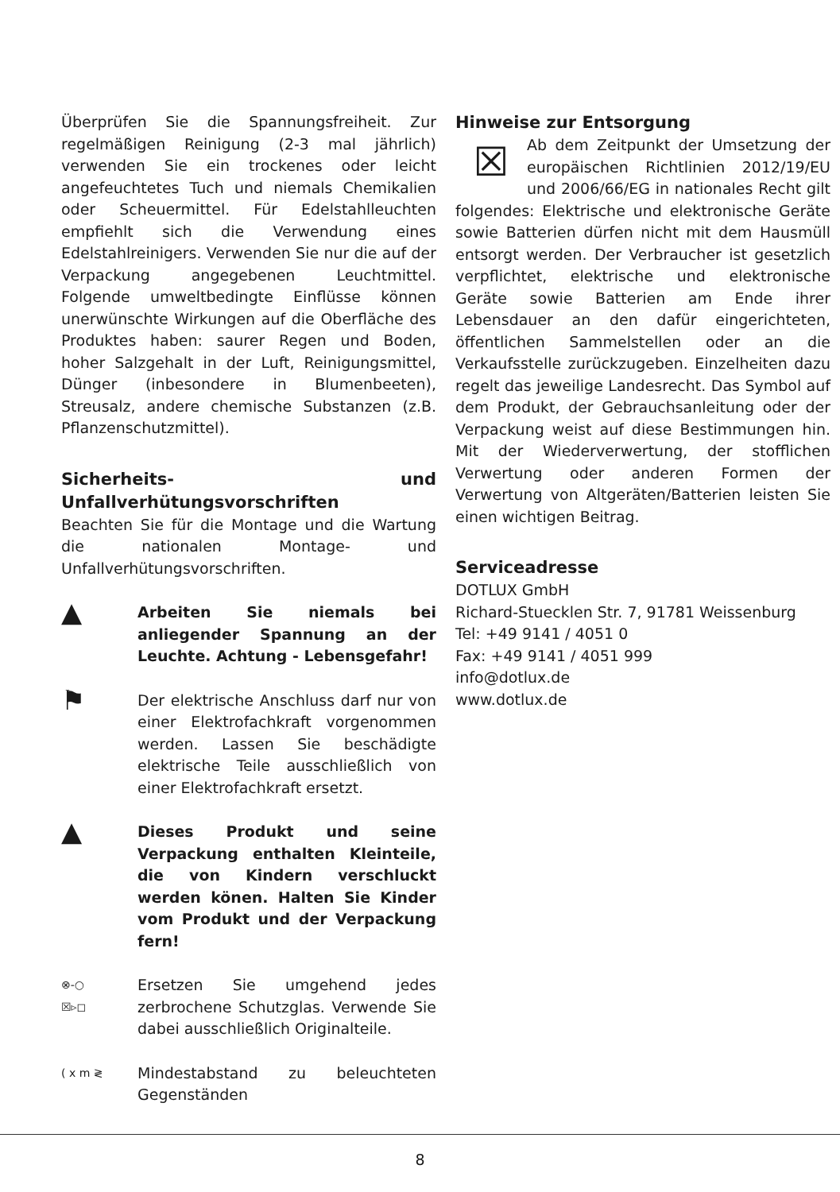Überprüfen Sie die Spannungsfreiheit. Zur regelmäßigen Reinigung (2-3 mal jährlich) verwenden Sie ein trockenes oder leicht angefeuchtetes Tuch und niemals Chemikalien oder Scheuermittel. Für Edelstahlleuchten empfiehlt sich die Verwendung eines Edelstahlreinigers. Verwenden Sie nur die auf der Verpackung angegebenen Leuchtmittel. Folgende umweltbedingte Einflüsse können unerwünschte Wirkungen auf die Oberfläche des Produktes haben: saurer Regen und Boden, hoher Salzgehalt in der Luft, Reinigungsmittel, Dünger (inbesondere in Blumenbeeten), Streusalz, andere chemische Substanzen (z.B. Pflanzenschutzmittel).
Sicherheits- und Unfallverhütungsvorschriften
Beachten Sie für die Montage und die Wartung die nationalen Montage- und Unfallverhütungsvorschriften.
▲
Arbeiten Sie niemals bei anliegender Spannung an der Leuchte. Achtung - Lebensgefahr!
⚑
Der elektrische Anschluss darf nur von einer Elektrofachkraft vorgenommen werden. Lassen Sie beschädigte elektrische Teile ausschließlich von einer Elektrofachkraft ersetzt.
▲
Dieses Produkt und seine Verpackung enthalten Kleinteile, die von Kindern verschluckt werden könen. Halten Sie Kinder vom Produkt und der Verpackung fern!
⊗-○
☒▹◻
Ersetzen Sie umgehend jedes zerbrochene Schutzglas. Verwende Sie dabei ausschließlich Originalteile.
( x m ≷
Mindestabstand zu beleuchteten Gegenständen
Hinweise zur Entsorgung
☒ Ab dem Zeitpunkt der Umsetzung der europäischen Richtlinien 2012/19/EU und 2006/66/EG in nationales Recht gilt folgendes: Elektrische und elektronische Geräte sowie Batterien dürfen nicht mit dem Hausmüll entsorgt werden. Der Verbraucher ist gesetzlich verpflichtet, elektrische und elektronische Geräte sowie Batterien am Ende ihrer Lebensdauer an den dafür eingerichteten, öffentlichen Sammelstellen oder an die Verkaufsstelle zurückzugeben. Einzelheiten dazu regelt das jeweilige Landesrecht. Das Symbol auf dem Produkt, der Gebrauchsanleitung oder der Verpackung weist auf diese Bestimmungen hin. Mit der Wiederverwertung, der stofflichen Verwertung oder anderen Formen der Verwertung von Altgeräten/Batterien leisten Sie einen wichtigen Beitrag.
Serviceadresse
DOTLUX GmbH
Richard-Stuecklen Str. 7, 91781 Weissenburg
Tel: +49 9141 / 4051 0
Fax: +49 9141 / 4051 999
info@dotlux.de
www.dotlux.de
8